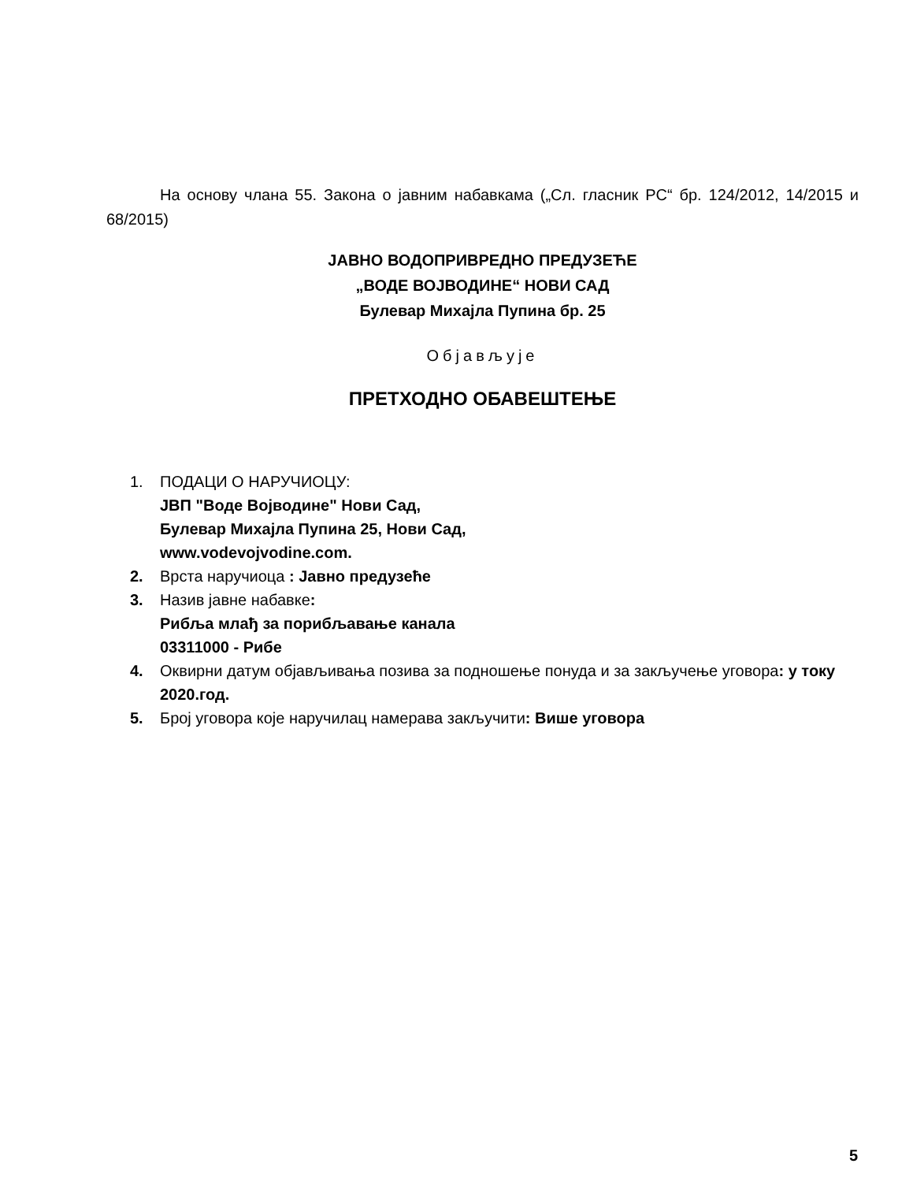На основу члана 55. Закона о јавним набавкама („Сл. гласник РС“ бр. 124/2012, 14/2015 и 68/2015)
ЈАВНО ВОДОПРИВРЕДНО ПРЕДУЗЕЋЕ
„ВОДЕ ВОЈВОДИНЕ“ НОВИ САД
Булевар Михајла Пупина бр. 25
Објављује
ПРЕТХОДНО ОБАВЕШТЕЊЕ
1. ПОДАЦИ О НАРУЧИОЦУ:
ЈВП "Воде Војводине" Нови Сад,
Булевар Михајла Пупина 25, Нови Сад,
www.vodevojvodine.com.
2. Врста наручиоца : Јавно предузеће
3. Назив јавне набавке:
Рибља млађ за порибљавање канала
03311000 - Рибе
4. Оквирни датум објављивања позива за подношење понуда и за закључење уговора: у току 2020.год.
5. Број уговора које наручилац намерава закључити: Више уговора
5